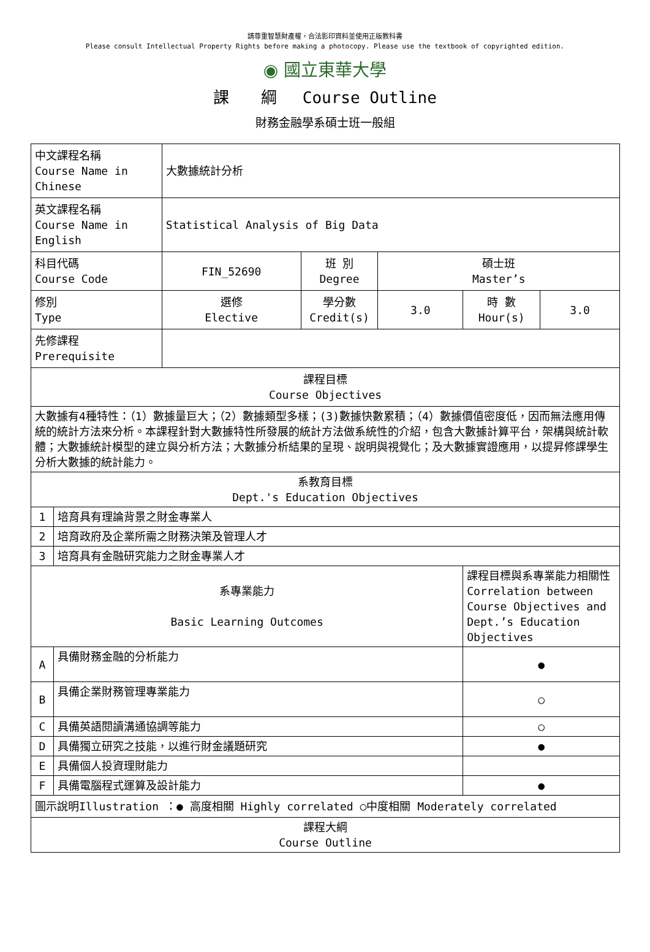請尊重智慧財產權，合法影印資料並使用正版教科書
Please consult Intellectual Property Rights before making a photocopy. Please use the textbook of copyrighted edition.
◉ 國立東華大學
課　　綱　 Course Outline
財務金融學系碩士班一般組
| 中文課程名稱 Course Name in Chinese | | 大數據統計分析 | | | | |
| 英文課程名稱 Course Name in English | | Statistical Analysis of Big Data | | | | |
| 科目代碼 Course Code | | FIN_52690 | 班 別 Degree | 碩士班 Master’s | | |
| 修別 Type | | 選修 Elective | 學分數 Credit(s) | 3.0 | 時 數 Hour(s) | 3.0 |
| 先修課程 Prerequisite | | | | | | |
| 課程目標 Course Objectives | | | | | | |
| 大數據有4種特性：（1）數據量巨大；（2）數據類型多樣；(3)數據快數累積；（4）數據價值密度低，因而無法應用傳統的統計方法來分析。本課程針對大數據特性所發展的統計方法做系統性的介紹，包含大數據計算平台，架構與統計軟體；大數據統計模型的建立與分析方法；大數據分析結果的呈現、說明與視覺化；及大數據實證應用，以提昇修課學生分析大數據的統計能力。 | | | | | | |
| 系教育目標 Dept.'s Education Objectives | | | | | | |
| 1 | 培育具有理論背景之財金專業人 | | | | | |
| 2 | 培育政府及企業所需之財務決策及管理人才 | | | | | |
| 3 | 培育具有金融研究能力之財金專業人才 | | | | | |
| 系專業能力 Basic Learning Outcomes | | | | | 課程目標與系專業能力相關性 Correlation between Course Objectives and Dept.’s Education Objectives | |
| A | 具備財務金融的分析能力 | | | | ● | |
| B | 具備企業財務管理專業能力 | | | | ○ | |
| C | 具備英語閱讀溝通協調等能力 | | | | ○ | |
| D | 具備獨立研究之技能，以進行財金議題研究 | | | | ● | |
| E | 具備個人投資理財能力 | | | | | |
| F | 具備電腦程式運算及設計能力 | | | | ● | |
| 圖示說明Illustration ：● 高度相關 Highly correlated ○中度相關 Moderately correlated | | | | | | |
| 課程大綱 Course Outline | | | | | | |